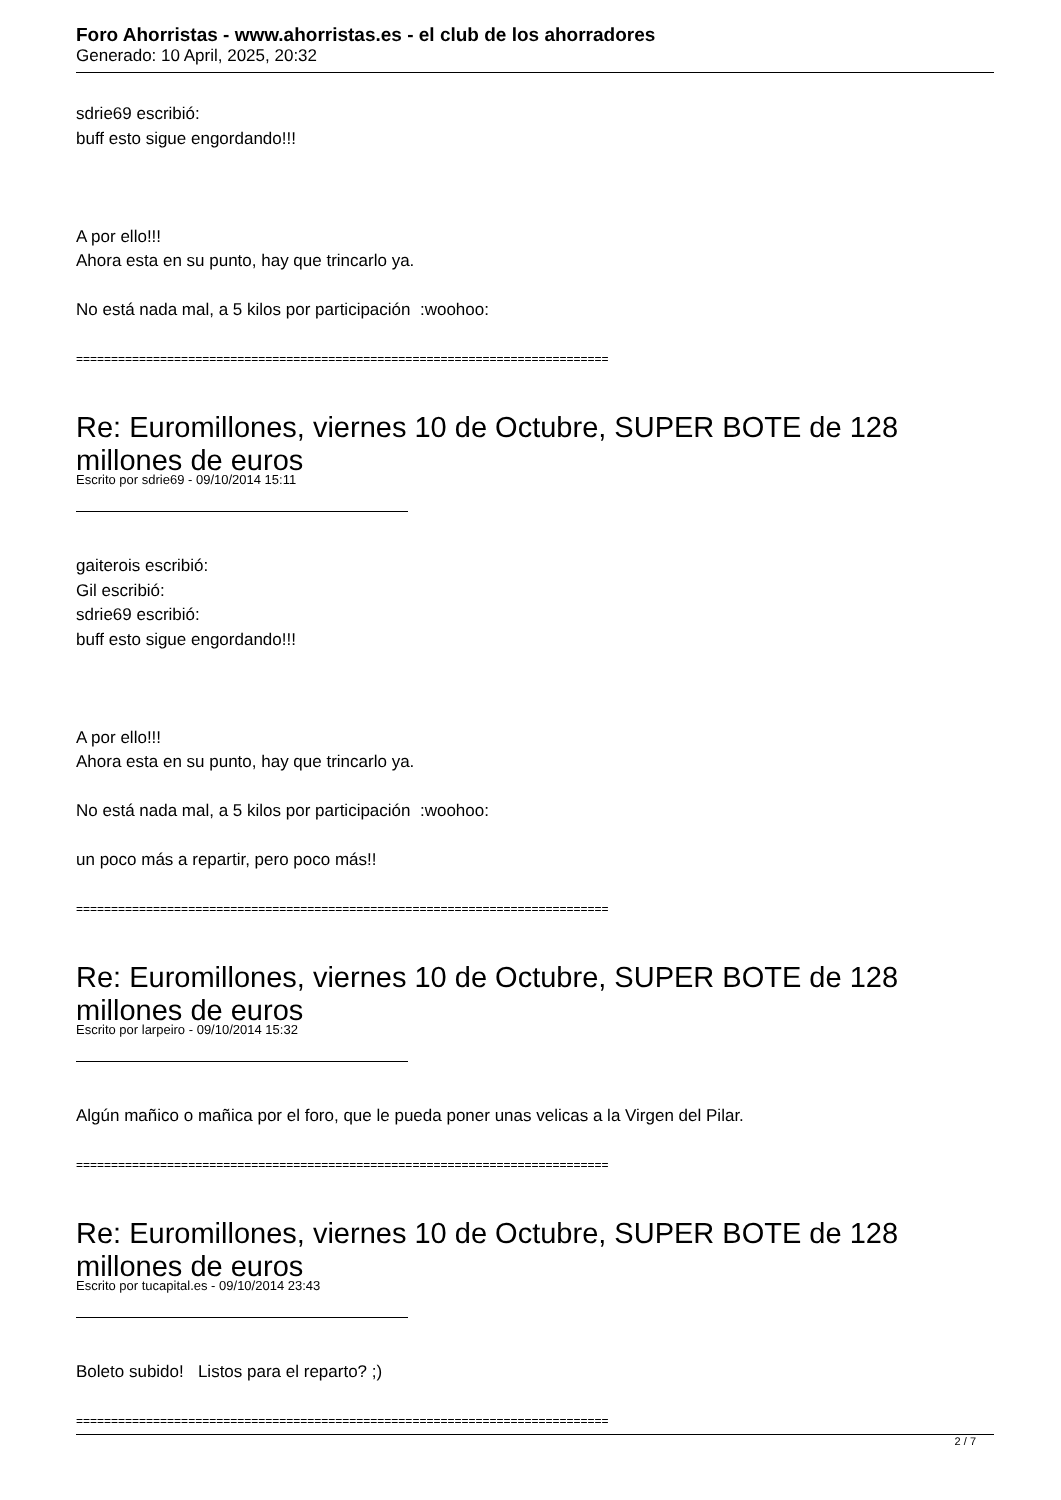Foro Ahorristas - www.ahorristas.es - el club de los ahorradores
Generado: 10 April, 2025, 20:32
sdrie69 escribió:
buff esto sigue engordando!!!
A por ello!!!
Ahora esta en su punto, hay que trincarlo ya.
No está nada mal, a 5 kilos por participación :woohoo:
============================================================================
Re: Euromillones, viernes 10 de Octubre, SUPER BOTE de 128 millones de euros
Escrito por sdrie69 - 09/10/2014 15:11
gaiterois escribió:
Gil escribió:
sdrie69 escribió:
buff esto sigue engordando!!!
A por ello!!!
Ahora esta en su punto, hay que trincarlo ya.
No está nada mal, a 5 kilos por participación :woohoo:
un poco más a repartir, pero poco más!!
============================================================================
Re: Euromillones, viernes 10 de Octubre, SUPER BOTE de 128 millones de euros
Escrito por larpeiro - 09/10/2014 15:32
Algún mañico o mañica por el foro, que le pueda poner unas velicas a la Virgen del Pilar.
============================================================================
Re: Euromillones, viernes 10 de Octubre, SUPER BOTE de 128 millones de euros
Escrito por tucapital.es - 09/10/2014 23:43
Boleto subido! Listos para el reparto? ;)
============================================================================
2 / 7